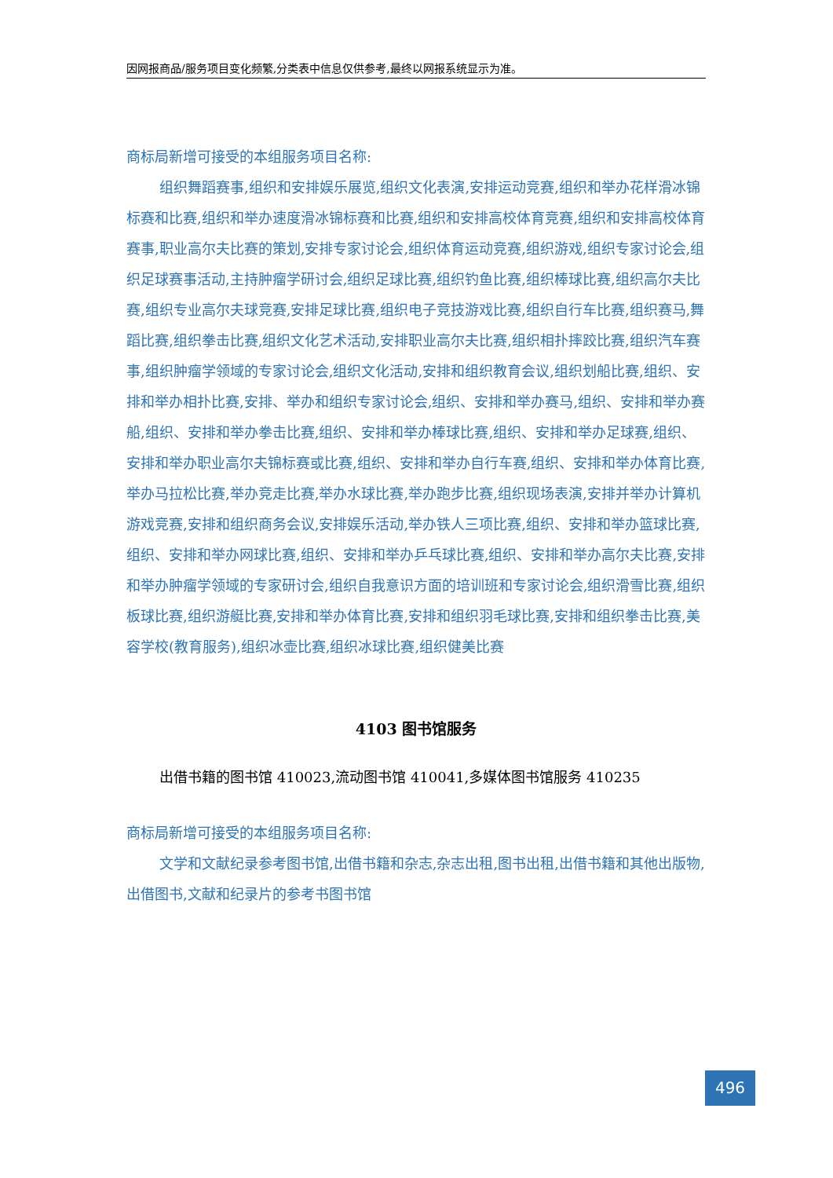因网报商品/服务项目变化频繁,分类表中信息仅供参考,最终以网报系统显示为准。
商标局新增可接受的本组服务项目名称:
组织舞蹈赛事,组织和安排娱乐展览,组织文化表演,安排运动竞赛,组织和举办花样滑冰锦标赛和比赛,组织和举办速度滑冰锦标赛和比赛,组织和安排高校体育竞赛,组织和安排高校体育赛事,职业高尔夫比赛的策划,安排专家讨论会,组织体育运动竞赛,组织游戏,组织专家讨论会,组织足球赛事活动,主持肿瘤学研讨会,组织足球比赛,组织钓鱼比赛,组织棒球比赛,组织高尔夫比赛,组织专业高尔夫球竞赛,安排足球比赛,组织电子竞技游戏比赛,组织自行车比赛,组织赛马,舞蹈比赛,组织拳击比赛,组织文化艺术活动,安排职业高尔夫比赛,组织相扑摔跤比赛,组织汽车赛事,组织肿瘤学领域的专家讨论会,组织文化活动,安排和组织教育会议,组织划船比赛,组织、安排和举办相扑比赛,安排、举办和组织专家讨论会,组织、安排和举办赛马,组织、安排和举办赛船,组织、安排和举办拳击比赛,组织、安排和举办棒球比赛,组织、安排和举办足球赛,组织、安排和举办职业高尔夫锦标赛或比赛,组织、安排和举办自行车赛,组织、安排和举办体育比赛,举办马拉松比赛,举办竞走比赛,举办水球比赛,举办跑步比赛,组织现场表演,安排并举办计算机游戏竞赛,安排和组织商务会议,安排娱乐活动,举办铁人三项比赛,组织、安排和举办篮球比赛,组织、安排和举办网球比赛,组织、安排和举办乒乓球比赛,组织、安排和举办高尔夫比赛,安排和举办肿瘤学领域的专家研讨会,组织自我意识方面的培训班和专家讨论会,组织滑雪比赛,组织板球比赛,组织游艇比赛,安排和举办体育比赛,安排和组织羽毛球比赛,安排和组织拳击比赛,美容学校(教育服务),组织冰壶比赛,组织冰球比赛,组织健美比赛
4103 图书馆服务
出借书籍的图书馆 410023,流动图书馆 410041,多媒体图书馆服务 410235
商标局新增可接受的本组服务项目名称:
文学和文献纪录参考图书馆,出借书籍和杂志,杂志出租,图书出租,出借书籍和其他出版物,出借图书,文献和纪录片的参考书图书馆
496